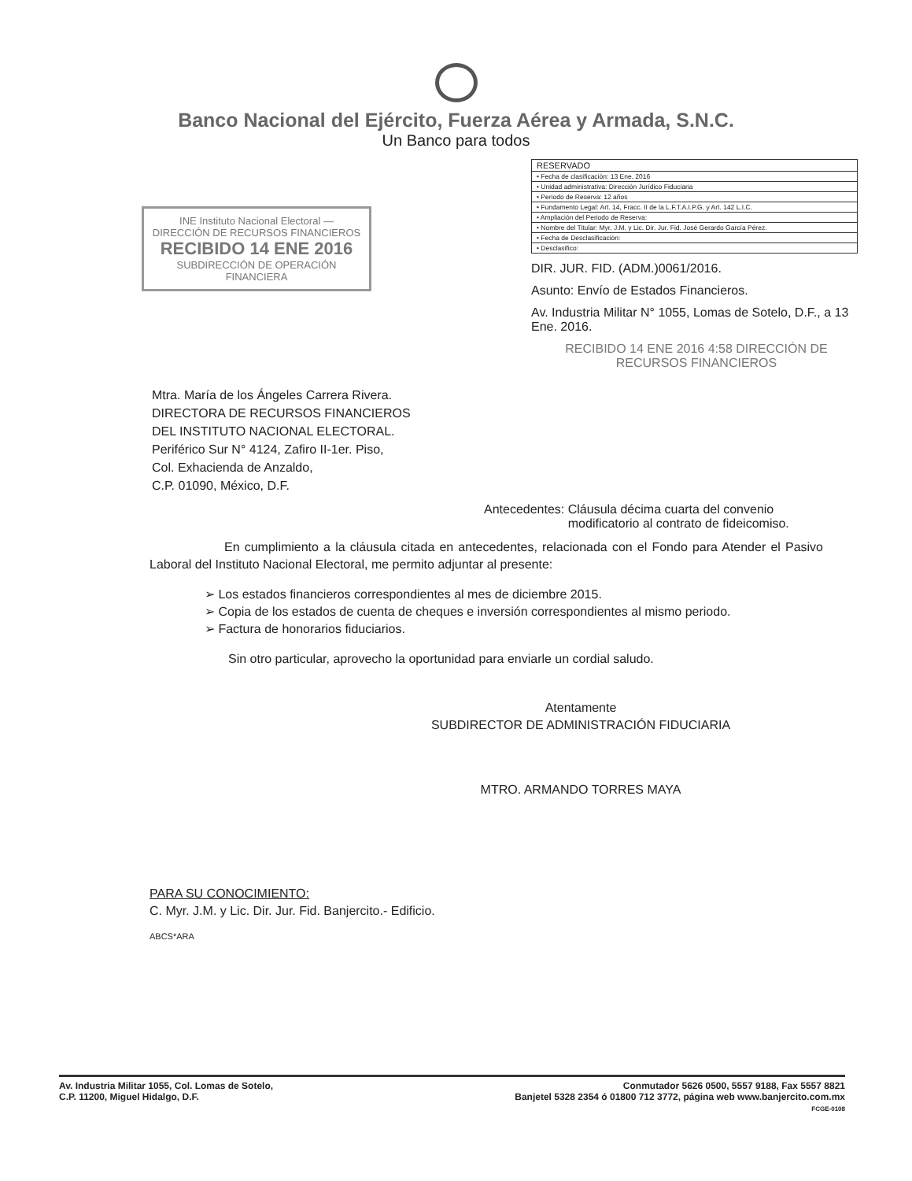Banco Nacional del Ejército, Fuerza Aérea y Armada, S.N.C.
Un Banco para todos
INE Instituto Nacional Electoral — DIRECCIÓN DE RECURSOS FINANCIEROS
RECIBIDO 14 ENE 2016
SUBDIRECCIÓN DE OPERACIÓN FINANCIERA
| RESERVADO |
| • Fecha de clasificación: 13 Ene. 2016 |
| • Unidad administrativa: Dirección Jurídico Fiduciaria |
| • Periodo de Reserva: 12 años |
| • Fundamento Legal: Art. 14, Fracc. II de la L.F.T.A.I.P.G. y Art. 142 L.I.C. |
| • Ampliación del Periodo de Reserva: |
| • Nombre del Titular: Myr. J.M. y Lic. Dir. Jur. Fid. José Gerardo García Pérez. |
| • Fecha de Desclasificación: |
| • Desclasifico: |
DIR. JUR. FID. (ADM.)0061/2016.
Asunto: Envío de Estados Financieros.
Av. Industria Militar N° 1055, Lomas de Sotelo, D.F., a 13 Ene. 2016.
RECIBIDO 14 ENE 2016 4:58 DIRECCIÓN DE RECURSOS FINANCIEROS
Mtra. María de los Ángeles Carrera Rivera.
DIRECTORA DE RECURSOS FINANCIEROS
DEL INSTITUTO NACIONAL ELECTORAL.
Periférico Sur N° 4124, Zafiro II-1er. Piso,
Col. Exhacienda de Anzaldo,
C.P. 01090, México, D.F.
Antecedentes: Cláusula décima cuarta del convenio modificatorio al contrato de fideicomiso.
En cumplimiento a la cláusula citada en antecedentes, relacionada con el Fondo para Atender el Pasivo Laboral del Instituto Nacional Electoral, me permito adjuntar al presente:
➢ Los estados financieros correspondientes al mes de diciembre 2015.
➢ Copia de los estados de cuenta de cheques e inversión correspondientes al mismo periodo.
➢ Factura de honorarios fiduciarios.
Sin otro particular, aprovecho la oportunidad para enviarle un cordial saludo.
Atentamente
SUBDIRECTOR DE ADMINISTRACIÓN FIDUCIARIA
MTRO. ARMANDO TORRES MAYA
PARA SU CONOCIMIENTO:
C. Myr. J.M. y Lic. Dir. Jur. Fid. Banjercito.- Edificio.
ABCS*ARA
Av. Industria Militar 1055, Col. Lomas de Sotelo,
C.P. 11200, Miguel Hidalgo, D.F.
Conmutador 5626 0500, 5557 9188, Fax 5557 8821
Banjetel 5328 2354 ó 01800 712 3772, página web www.banjercito.com.mx
FCGE-0108